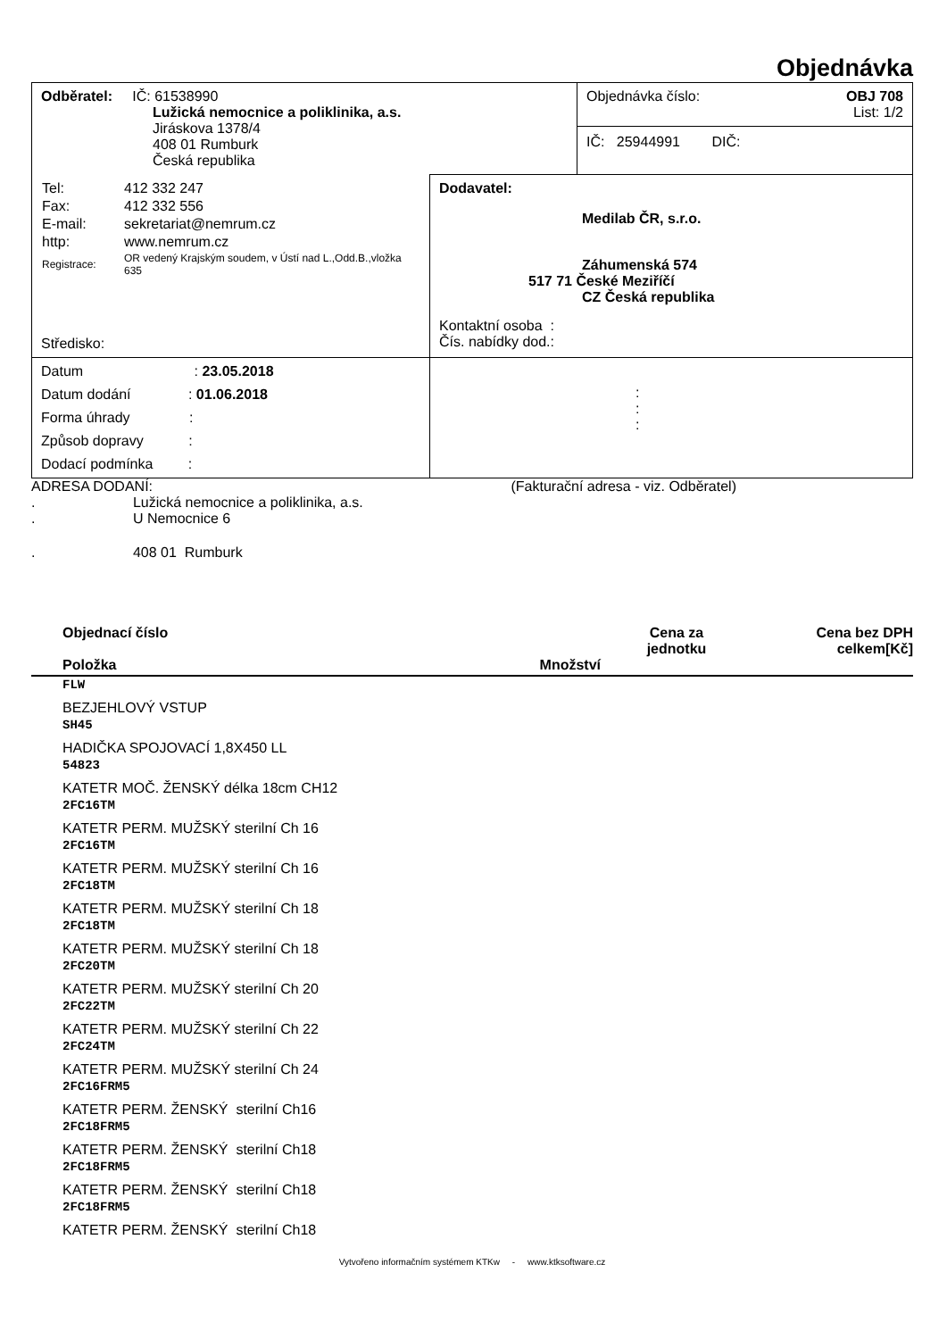Objednávka
Odběratel: IČ: 61538990
Lužická nemocnice a poliklinika, a.s.
Jiráskova 1378/4
408 01 Rumburk
Česká republika
Objednávka číslo: OBJ 708
List: 1/2
IČ: 25944991 DIČ:
| Tel: | 412 332 247 |
| Fax: | 412 332 556 |
| E-mail: | sekretariat@nemrum.cz |
| http: | www.nemrum.cz |
| Registrace: | OR vedený Krajským soudem, v Ústí nad L.,Odd.B.,vložka 635 |
Středisko:
Dodavatel:
Medilab ČR, s.r.o.
Záhumenská 574
517 71 České Meziříčí
CZ Česká republika
Kontaktní osoba :
Čís. nabídky dod.:
Datum : 23.05.2018
Datum dodání : 01.06.2018
Forma úhrady :
Způsob dopravy :
Dodací podmínka :
:
:
:
ADRESA DODANÍ: (Fakturační adresa - viz. Odběratel)
. Lužická nemocnice a poliklinika, a.s.
. U Nemocnice 6
. 408 01 Rumburk
| Objednací číslo Položka | Množství | Cena za jednotku | Cena bez DPH celkem[Kč] |
| --- | --- | --- | --- |
| FLW | | | |
| BEZJEHLOVÝ VSTUP | | | |
| SH45 | | | |
| HADIČKA SPOJOVACÍ 1,8X450 LL | | | |
| 54823 | | | |
| KATETR MOČ. ŽENSKÝ délka 18cm CH12 | | | |
| 2FC16TM | | | |
| KATETR PERM. MUŽSKÝ sterilní Ch 16 | | | |
| 2FC16TM | | | |
| KATETR PERM. MUŽSKÝ sterilní Ch 16 | | | |
| 2FC18TM | | | |
| KATETR PERM. MUŽSKÝ sterilní Ch 18 | | | |
| 2FC18TM | | | |
| KATETR PERM. MUŽSKÝ sterilní Ch 18 | | | |
| 2FC20TM | | | |
| KATETR PERM. MUŽSKÝ sterilní Ch 20 | | | |
| 2FC22TM | | | |
| KATETR PERM. MUŽSKÝ sterilní Ch 22 | | | |
| 2FC24TM | | | |
| KATETR PERM. MUŽSKÝ sterilní Ch 24 | | | |
| 2FC16FRM5 | | | |
| KATETR PERM. ŽENSKÝ sterilní Ch16 | | | |
| 2FC18FRM5 | | | |
| KATETR PERM. ŽENSKÝ sterilní Ch18 | | | |
| 2FC18FRM5 | | | |
| KATETR PERM. ŽENSKÝ sterilní Ch18 | | | |
| 2FC18FRM5 | | | |
| KATETR PERM. ŽENSKÝ sterilní Ch18 | | | |
Vytvořeno informačním systémem KTKw - www.ktksoftware.cz